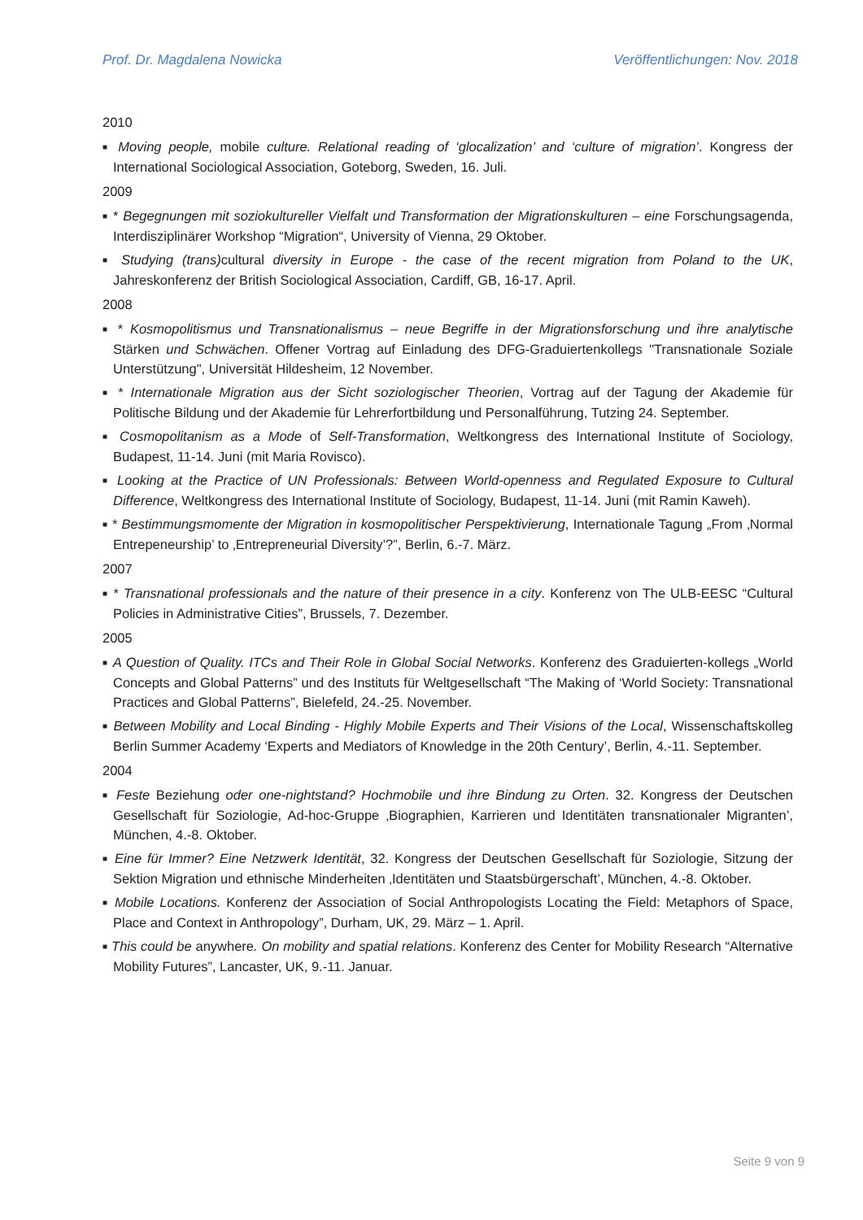Prof. Dr. Magdalena Nowicka Veröffentlichungen: Nov. 2018
2010
■ Moving people, mobile culture. Relational reading of ‘glocalization’ and ‘culture of migration’. Kongress der International Sociological Association, Goteborg, Sweden, 16. Juli.
2009
■ * Begegnungen mit soziokultureller Vielfalt und Transformation der Migrationskulturen – eine Forschungsagenda, Interdisziplinärer Workshop “Migration“, University of Vienna, 29 Oktober.
■ Studying (trans) cultural diversity in Europe - the case of the recent migration from Poland to the UK, Jahreskonferenz der British Sociological Association, Cardiff, GB, 16-17. April.
2008
■ * Kosmopolitismus und Transnationalismus – neue Begriffe in der Migrationsforschung und ihre analytische Stärken und Schwächen. Offener Vortrag auf Einladung des DFG-Graduiertenkollegs "Transnationale Soziale Unterstützung", Universität Hildesheim, 12 November.
■ * Internationale Migration aus der Sicht soziologischer Theorien, Vortrag auf der Tagung der Akademie für Politische Bildung und der Akademie für Lehrerfortbildung und Personalführung, Tutzing 24. September.
■ Cosmopolitanism as a Mode of Self-Transformation, Weltkongress des International Institute of Sociology, Budapest, 11-14. Juni (mit Maria Rovisco).
■ Looking at the Practice of UN Professionals: Between World-openness and Regulated Exposure to Cultural Difference, Weltkongress des International Institute of Sociology, Budapest, 11-14. Juni (mit Ramin Kaweh).
■ * Bestimmungsmomente der Migration in kosmopolitischer Perspektivierung, Internationale Tagung „From ‚Normal Entrepeneurship’ to ‚Entrepreneurial Diversity’?”, Berlin, 6.-7. März.
2007
■ * Transnational professionals and the nature of their presence in a city. Konferenz von The ULB-EESC “Cultural Policies in Administrative Cities”, Brussels, 7. Dezember.
2005
■ A Question of Quality. ITCs and Their Role in Global Social Networks. Konferenz des Graduierten-kollegs „World Concepts and Global Patterns” und des Instituts für Weltgesellschaft “The Making of ‘World Society: Transnational Practices and Global Patterns”, Bielefeld, 24.-25. November.
■ Between Mobility and Local Binding - Highly Mobile Experts and Their Visions of the Local, Wissenschaftskolleg Berlin Summer Academy ‘Experts and Mediators of Knowledge in the 20th Century’, Berlin, 4.-11. September.
2004
■ Feste Beziehung oder one-nightstand? Hochmobile und ihre Bindung zu Orten. 32. Kongress der Deutschen Gesellschaft für Soziologie, Ad-hoc-Gruppe ‚Biographien, Karrieren und Identitäten transnationaler Migranten’, München, 4.-8. Oktober.
■ Eine für Immer? Eine Netzwerk Identität, 32. Kongress der Deutschen Gesellschaft für Soziologie, Sitzung der Sektion Migration und ethnische Minderheiten ‚Identitäten und Staatsbürgerschaft’, München, 4.-8. Oktober.
■ Mobile Locations. Konferenz der Association of Social Anthropologists Locating the Field: Metaphors of Space, Place and Context in Anthropology”, Durham, UK, 29. März – 1. April.
■ This could be anywhere. On mobility and spatial relations. Konferenz des Center for Mobility Research “Alternative Mobility Futures”, Lancaster, UK, 9.-11. Januar.
Seite 9 von 9